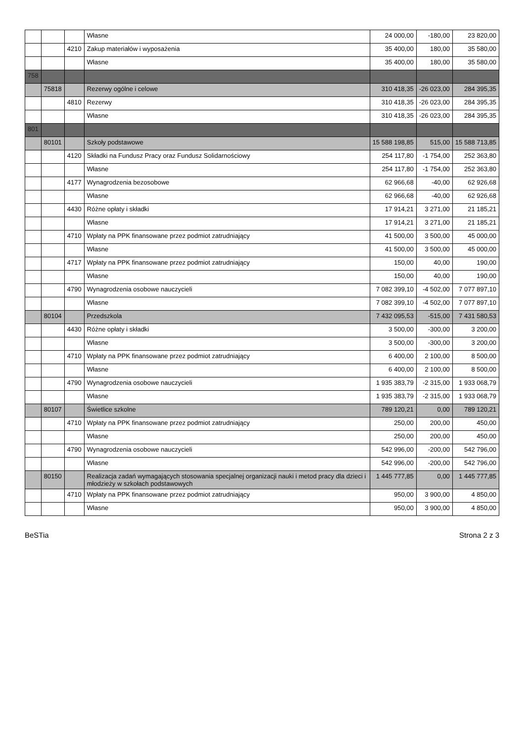| | | | Własne | 24 000,00 | -180,00 | 23 820,00 |
| | | 4210 | Zakup materiałów i wyposażenia | 35 400,00 | 180,00 | 35 580,00 |
| | | | Własne | 35 400,00 | 180,00 | 35 580,00 |
| 758 | | | | | | |
| | 75818 | | Rezerwy ogólne i celowe | 310 418,35 | -26 023,00 | 284 395,35 |
| | | 4810 | Rezerwy | 310 418,35 | -26 023,00 | 284 395,35 |
| | | | Własne | 310 418,35 | -26 023,00 | 284 395,35 |
| 801 | | | | | | |
| | 80101 | | Szkoły podstawowe | 15 588 198,85 | 515,00 | 15 588 713,85 |
| | | 4120 | Składki na Fundusz Pracy oraz Fundusz Solidarnościowy | 254 117,80 | -1 754,00 | 252 363,80 |
| | | | Własne | 254 117,80 | -1 754,00 | 252 363,80 |
| | | 4177 | Wynagrodzenia bezosobowe | 62 966,68 | -40,00 | 62 926,68 |
| | | | Własne | 62 966,68 | -40,00 | 62 926,68 |
| | | 4430 | Różne opłaty i składki | 17 914,21 | 3 271,00 | 21 185,21 |
| | | | Własne | 17 914,21 | 3 271,00 | 21 185,21 |
| | | 4710 | Wpłaty na PPK finansowane przez podmiot zatrudniający | 41 500,00 | 3 500,00 | 45 000,00 |
| | | | Własne | 41 500,00 | 3 500,00 | 45 000,00 |
| | | 4717 | Wpłaty na PPK finansowane przez podmiot zatrudniający | 150,00 | 40,00 | 190,00 |
| | | | Własne | 150,00 | 40,00 | 190,00 |
| | | 4790 | Wynagrodzenia osobowe nauczycieli | 7 082 399,10 | -4 502,00 | 7 077 897,10 |
| | | | Własne | 7 082 399,10 | -4 502,00 | 7 077 897,10 |
| | 80104 | | Przedszkola | 7 432 095,53 | -515,00 | 7 431 580,53 |
| | | 4430 | Różne opłaty i składki | 3 500,00 | -300,00 | 3 200,00 |
| | | | Własne | 3 500,00 | -300,00 | 3 200,00 |
| | | 4710 | Wpłaty na PPK finansowane przez podmiot zatrudniający | 6 400,00 | 2 100,00 | 8 500,00 |
| | | | Własne | 6 400,00 | 2 100,00 | 8 500,00 |
| | | 4790 | Wynagrodzenia osobowe nauczycieli | 1 935 383,79 | -2 315,00 | 1 933 068,79 |
| | | | Własne | 1 935 383,79 | -2 315,00 | 1 933 068,79 |
| | 80107 | | Świetlice szkolne | 789 120,21 | 0,00 | 789 120,21 |
| | | 4710 | Wpłaty na PPK finansowane przez podmiot zatrudniający | 250,00 | 200,00 | 450,00 |
| | | | Własne | 250,00 | 200,00 | 450,00 |
| | | 4790 | Wynagrodzenia osobowe nauczycieli | 542 996,00 | -200,00 | 542 796,00 |
| | | | Własne | 542 996,00 | -200,00 | 542 796,00 |
| | 80150 | | Realizacja zadań wymagających stosowania specjalnej organizacji nauki i metod pracy dla dzieci i młodzieży w szkołach podstawowych | 1 445 777,85 | 0,00 | 1 445 777,85 |
| | | 4710 | Wpłaty na PPK finansowane przez podmiot zatrudniający | 950,00 | 3 900,00 | 4 850,00 |
| | | | Własne | 950,00 | 3 900,00 | 4 850,00 |
BeSTia Strona 2 z 3